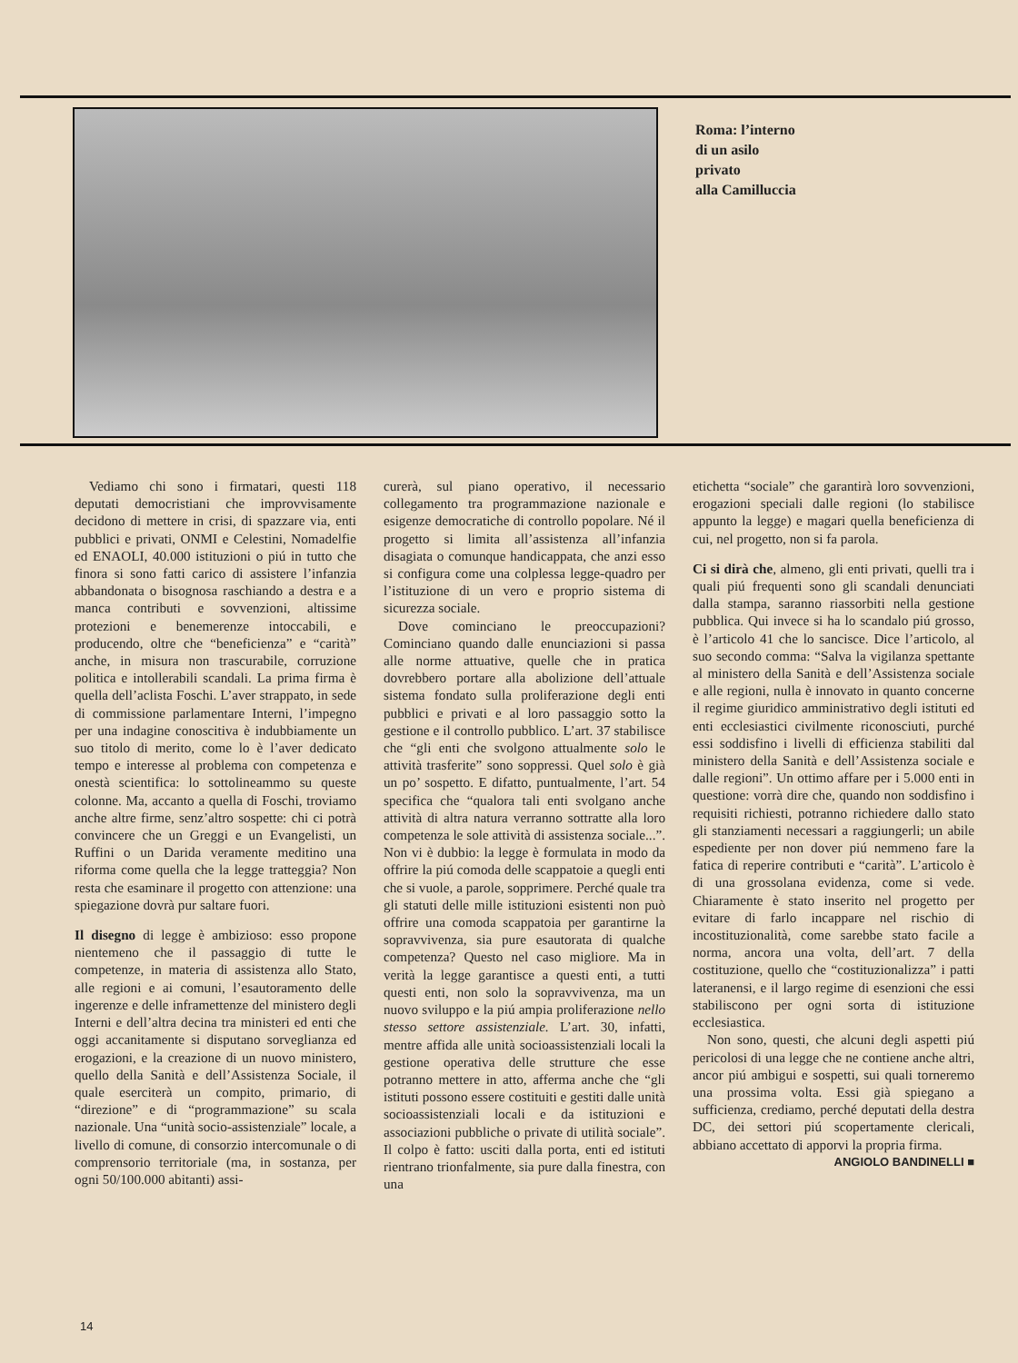Roma: l’interno
di un asilo
privato
alla Camilluccia
Vediamo chi sono i firmatari, questi 118 deputati democristiani che improvvisamente decidono di mettere in crisi, di spazzare via, enti pubblici e privati, ONMI e Celestini, Nomadelfie ed ENAOLI, 40.000 istituzioni o piú in tutto che finora si sono fatti carico di assistere l’infanzia abbandonata o bisognosa raschiando a destra e a manca contributi e sovvenzioni, altissime protezioni e benemerenze intoccabili, e producendo, oltre che “beneficienza” e “carità” anche, in misura non trascurabile, corruzione politica e intollerabili scandali. La prima firma è quella dell’aclista Foschi. L’aver strappato, in sede di commissione parlamentare Interni, l’impegno per una indagine conoscitiva è indubbiamente un suo titolo di merito, come lo è l’aver dedicato tempo e interesse al problema con competenza e onestà scientifica: lo sottolineammo su queste colonne. Ma, accanto a quella di Foschi, troviamo anche altre firme, senz’altro sospette: chi ci potrà convincere che un Greggi e un Evangelisti, un Ruffini o un Darida veramente meditino una riforma come quella che la legge tratteggia? Non resta che esaminare il progetto con attenzione: una spiegazione dovrà pur saltare fuori.
Il disegno di legge è ambizioso: esso propone nientemeno che il passaggio di tutte le competenze, in materia di assistenza allo Stato, alle regioni e ai comuni, l’esautoramento delle ingerenze e delle inframettenze del ministero degli Interni e dell’altra decina tra ministeri ed enti che oggi accanitamente si disputano sorveglianza ed erogazioni, e la creazione di un nuovo ministero, quello della Sanità e dell’Assistenza Sociale, il quale eserciterà un compito, primario, di “direzione” e di “programmazione” su scala nazionale. Una “unità socio-assistenziale” locale, a livello di comune, di consorzio intercomunale o di comprensorio territoriale (ma, in sostanza, per ogni 50/100.000 abitanti) assi-
curerà, sul piano operativo, il necessario collegamento tra programmazione nazionale e esigenze democratiche di controllo popolare. Né il progetto si limita all’assistenza all’infanzia disagiata o comunque handicappata, che anzi esso si configura come una colplessa legge-quadro per l’istituzione di un vero e proprio sistema di sicurezza sociale.
Dove cominciano le preoccupazioni? Cominciano quando dalle enunciazioni si passa alle norme attuative, quelle che in pratica dovrebbero portare alla abolizione dell’attuale sistema fondato sulla proliferazione degli enti pubblici e privati e al loro passaggio sotto la gestione e il controllo pubblico. L’art. 37 stabilisce che “gli enti che svolgono attualmente solo le attività trasferite” sono soppressi. Quel solo è già un po’ sospetto. E difatto, puntualmente, l’art. 54 specifica che “qualora tali enti svolgano anche attività di altra natura verranno sottratte alla loro competenza le sole attività di assistenza sociale...”. Non vi è dubbio: la legge è formulata in modo da offrire la piú comoda delle scappatoie a quegli enti che si vuole, a parole, sopprimere. Perché quale tra gli statuti delle mille istituzioni esistenti non può offrire una comoda scappatoia per garantirne la sopravvivenza, sia pure esautorata di qualche competenza? Questo nel caso migliore. Ma in verità la legge garantisce a questi enti, a tutti questi enti, non solo la sopravvivenza, ma un nuovo sviluppo e la piú ampia proliferazione nello stesso settore assistenziale. L’art. 30, infatti, mentre affida alle unità socioassistenziali locali la gestione operativa delle strutture che esse potranno mettere in atto, afferma anche che “gli istituti possono essere costituiti e gestiti dalle unità socioassistenziali locali e da istituzioni e associazioni pubbliche o private di utilità sociale”. Il colpo è fatto: usciti dalla porta, enti ed istituti rientrano trionfalmente, sia pure dalla finestra, con una
etichetta “sociale” che garantirà loro sovvenzioni, erogazioni speciali dalle regioni (lo stabilisce appunto la legge) e magari quella beneficienza di cui, nel progetto, non si fa parola.
Ci si dirà che, almeno, gli enti privati, quelli tra i quali piú frequenti sono gli scandali denunciati dalla stampa, saranno riassorbiti nella gestione pubblica. Qui invece si ha lo scandalo piú grosso, è l’articolo 41 che lo sancisce. Dice l’articolo, al suo secondo comma: “Salva la vigilanza spettante al ministero della Sanità e dell’Assistenza sociale e alle regioni, nulla è innovato in quanto concerne il regime giuridico amministrativo degli istituti ed enti ecclesiastici civilmente riconosciuti, purché essi soddisfino i livelli di efficienza stabiliti dal ministero della Sanità e dell’Assistenza sociale e dalle regioni”. Un ottimo affare per i 5.000 enti in questione: vorrà dire che, quando non soddisfino i requisiti richiesti, potranno richiedere dallo stato gli stanziamenti necessari a raggiungerli; un abile espediente per non dover piú nemmeno fare la fatica di reperire contributi e “carità”. L’articolo è di una grossolana evidenza, come si vede. Chiaramente è stato inserito nel progetto per evitare di farlo incappare nel rischio di incostituzionalità, come sarebbe stato facile a norma, ancora una volta, dell’art. 7 della costituzione, quello che “costituzionalizza” i patti lateranensi, e il largo regime di esenzioni che essi stabiliscono per ogni sorta di istituzione ecclesiastica.
Non sono, questi, che alcuni degli aspetti piú pericolosi di una legge che ne contiene anche altri, ancor piú ambigui e sospetti, sui quali torneremo una prossima volta. Essi già spiegano a sufficienza, crediamo, perché deputati della destra DC, dei settori piú scopertamente clericali, abbiano accettato di apporvi la propria firma.
ANGIOLO BANDINELLI ■
14